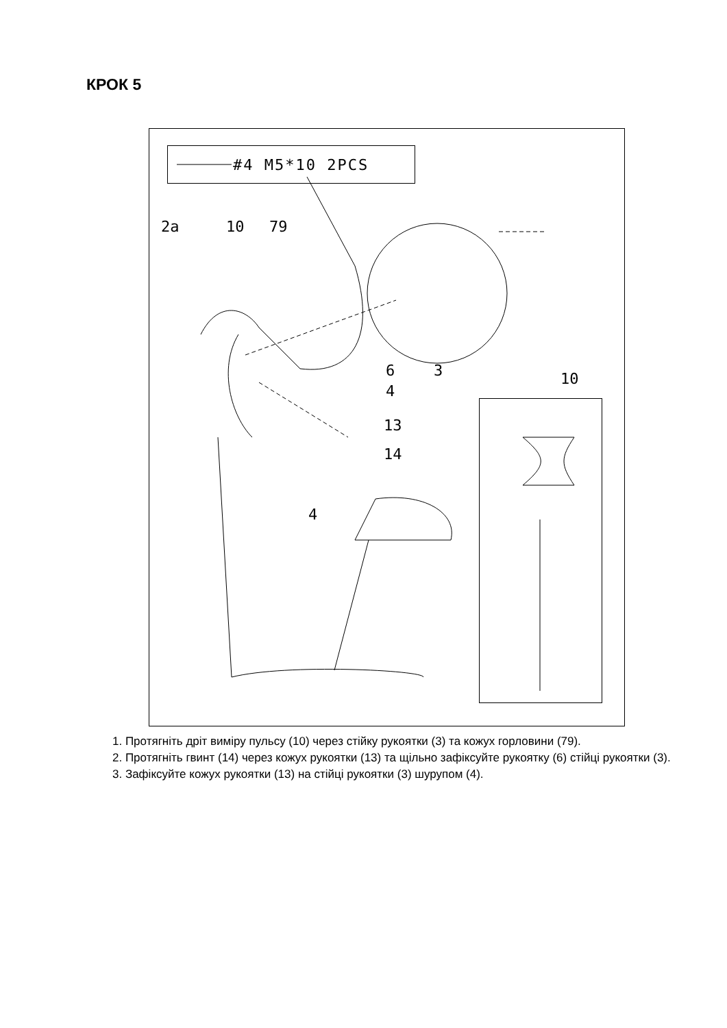КРОК 5
#4 M5*10 2PCS
2a 10 79
6 3 10
4
13
14
4
1. Протягніть дріт виміру пульсу (10) через стійку рукоятки (3) та кожух горловини (79).
2. Протягніть гвинт (14) через кожух рукоятки (13) та щільно зафіксуйте рукоятку (6) стійці рукоятки (3).
3. Зафіксуйте кожух рукоятки (13) на стійці рукоятки (3) шурупом (4).